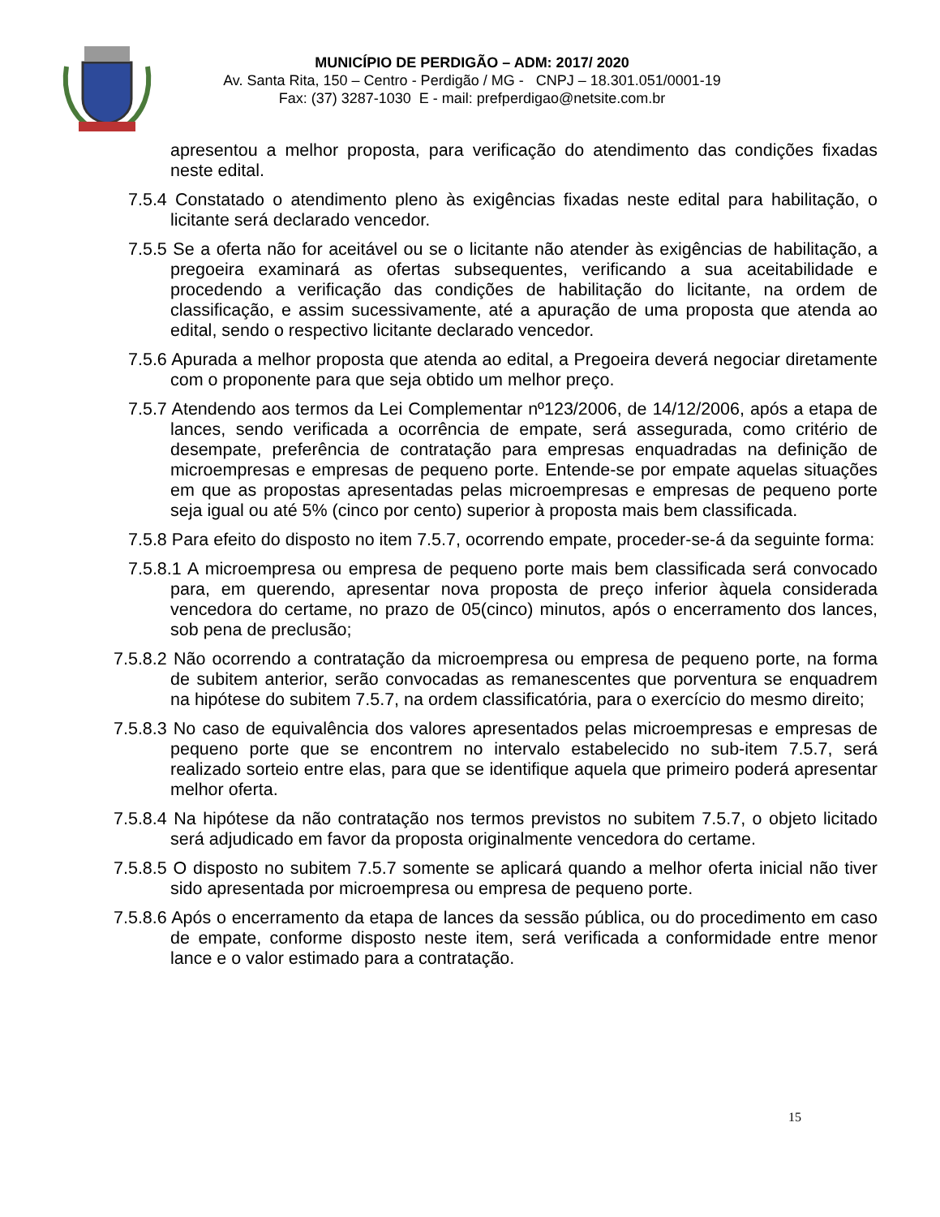MUNICÍPIO DE PERDIGÃO – ADM: 2017/ 2020
Av. Santa Rita, 150 – Centro - Perdigão / MG - CNPJ – 18.301.051/0001-19
Fax: (37) 3287-1030 E - mail: prefperdigao@netsite.com.br
apresentou a melhor proposta, para verificação do atendimento das condições fixadas neste edital.
7.5.4 Constatado o atendimento pleno às exigências fixadas neste edital para habilitação, o licitante será declarado vencedor.
7.5.5 Se a oferta não for aceitável ou se o licitante não atender às exigências de habilitação, a pregoeira examinará as ofertas subsequentes, verificando a sua aceitabilidade e procedendo a verificação das condições de habilitação do licitante, na ordem de classificação, e assim sucessivamente, até a apuração de uma proposta que atenda ao edital, sendo o respectivo licitante declarado vencedor.
7.5.6 Apurada a melhor proposta que atenda ao edital, a Pregoeira deverá negociar diretamente com o proponente para que seja obtido um melhor preço.
7.5.7 Atendendo aos termos da Lei Complementar nº123/2006, de 14/12/2006, após a etapa de lances, sendo verificada a ocorrência de empate, será assegurada, como critério de desempate, preferência de contratação para empresas enquadradas na definição de microempresas e empresas de pequeno porte. Entende-se por empate aquelas situações em que as propostas apresentadas pelas microempresas e empresas de pequeno porte seja igual ou até 5% (cinco por cento) superior à proposta mais bem classificada.
7.5.8 Para efeito do disposto no item 7.5.7, ocorrendo empate, proceder-se-á da seguinte forma:
7.5.8.1 A microempresa ou empresa de pequeno porte mais bem classificada será convocado para, em querendo, apresentar nova proposta de preço inferior àquela considerada vencedora do certame, no prazo de 05(cinco) minutos, após o encerramento dos lances, sob pena de preclusão;
7.5.8.2 Não ocorrendo a contratação da microempresa ou empresa de pequeno porte, na forma de subitem anterior, serão convocadas as remanescentes que porventura se enquadrem na hipótese do subitem 7.5.7, na ordem classificatória, para o exercício do mesmo direito;
7.5.8.3 No caso de equivalência dos valores apresentados pelas microempresas e empresas de pequeno porte que se encontrem no intervalo estabelecido no sub-item 7.5.7, será realizado sorteio entre elas, para que se identifique aquela que primeiro poderá apresentar melhor oferta.
7.5.8.4 Na hipótese da não contratação nos termos previstos no subitem 7.5.7, o objeto licitado será adjudicado em favor da proposta originalmente vencedora do certame.
7.5.8.5 O disposto no subitem 7.5.7 somente se aplicará quando a melhor oferta inicial não tiver sido apresentada por microempresa ou empresa de pequeno porte.
7.5.8.6 Após o encerramento da etapa de lances da sessão pública, ou do procedimento em caso de empate, conforme disposto neste item, será verificada a conformidade entre menor lance e o valor estimado para a contratação.
15